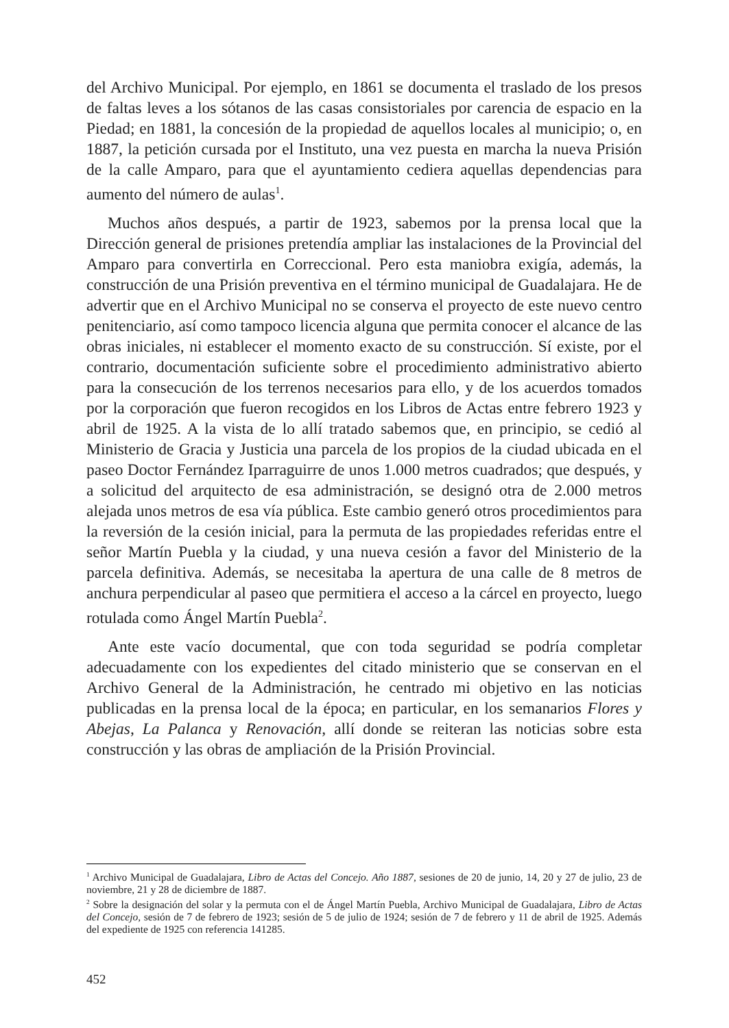del Archivo Municipal. Por ejemplo, en 1861 se documenta el traslado de los presos de faltas leves a los sótanos de las casas consistoriales por carencia de espacio en la Piedad; en 1881, la concesión de la propiedad de aquellos locales al municipio; o, en 1887, la petición cursada por el Instituto, una vez puesta en marcha la nueva Prisión de la calle Amparo, para que el ayuntamiento cediera aquellas dependencias para aumento del número de aulas<sup>1</sup>.
Muchos años después, a partir de 1923, sabemos por la prensa local que la Dirección general de prisiones pretendía ampliar las instalaciones de la Provincial del Amparo para convertirla en Correccional. Pero esta maniobra exigía, además, la construcción de una Prisión preventiva en el término municipal de Guadalajara. He de advertir que en el Archivo Municipal no se conserva el proyecto de este nuevo centro penitenciario, así como tampoco licencia alguna que permita conocer el alcance de las obras iniciales, ni establecer el momento exacto de su construcción. Sí existe, por el contrario, documentación suficiente sobre el procedimiento administrativo abierto para la consecución de los terrenos necesarios para ello, y de los acuerdos tomados por la corporación que fueron recogidos en los Libros de Actas entre febrero 1923 y abril de 1925. A la vista de lo allí tratado sabemos que, en principio, se cedió al Ministerio de Gracia y Justicia una parcela de los propios de la ciudad ubicada en el paseo Doctor Fernández Iparraguirre de unos 1.000 metros cuadrados; que después, y a solicitud del arquitecto de esa administración, se designó otra de 2.000 metros alejada unos metros de esa vía pública. Este cambio generó otros procedimientos para la reversión de la cesión inicial, para la permuta de las propiedades referidas entre el señor Martín Puebla y la ciudad, y una nueva cesión a favor del Ministerio de la parcela definitiva. Además, se necesitaba la apertura de una calle de 8 metros de anchura perpendicular al paseo que permitiera el acceso a la cárcel en proyecto, luego rotulada como Ángel Martín Puebla<sup>2</sup>.
Ante este vacío documental, que con toda seguridad se podría completar adecuadamente con los expedientes del citado ministerio que se conservan en el Archivo General de la Administración, he centrado mi objetivo en las noticias publicadas en la prensa local de la época; en particular, en los semanarios Flores y Abejas, La Palanca y Renovación, allí donde se reiteran las noticias sobre esta construcción y las obras de ampliación de la Prisión Provincial.
<sup>1</sup> Archivo Municipal de Guadalajara, Libro de Actas del Concejo. Año 1887, sesiones de 20 de junio, 14, 20 y 27 de julio, 23 de noviembre, 21 y 28 de diciembre de 1887.
<sup>2</sup> Sobre la designación del solar y la permuta con el de Ángel Martín Puebla, Archivo Municipal de Guadalajara, Libro de Actas del Concejo, sesión de 7 de febrero de 1923; sesión de 5 de julio de 1924; sesión de 7 de febrero y 11 de abril de 1925. Además del expediente de 1925 con referencia 141285.
452